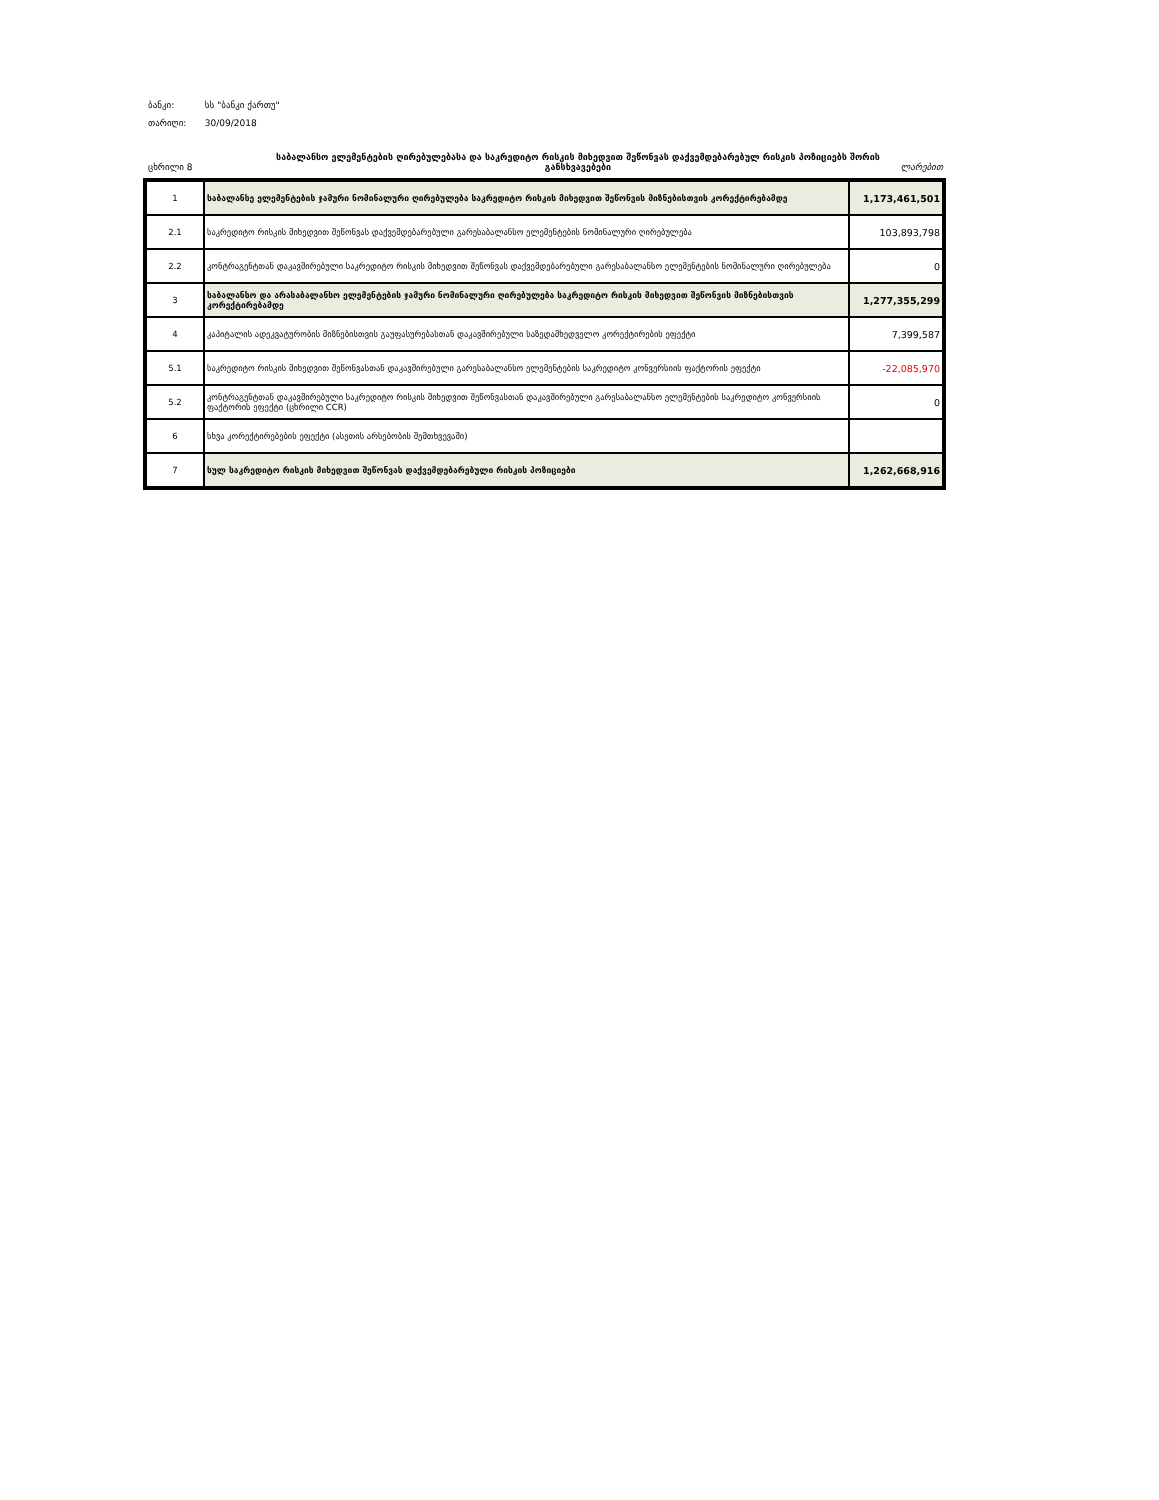ბანკი: სს "ბანკი ქართუ"
თარიღი: 30/09/2018
ცხრილი 8 საბალანსო ელემენტების ღირებულებასა და საკრედიტო რისკის მიხედვით შეწონვას დაქვემდებარებულ რისკის პოზიციებს შორის განსხვავებები
ლარებით
| 1 | საბალანსე ელემენტების ჯამური ნომინალური ღირებულება საკრედიტო რისკის მიხედვით შეწონვის მიზნებისთვის კორექტირებამდე | 1,173,461,501 |
| 2.1 | საკრედიტო რისკის მიხედვით შეწონვას დაქვემდებარებული გარესაბალანსო ელემენტების ნომინალური ღირებულება | 103,893,798 |
| 2.2 | კონტრაგენტთან დაკავშირებული საკრედიტო რისკის მიხედვით შეწონვას დაქვემდებარებული გარესაბალანსო ელემენტების ნომინალური ღირებულება | 0 |
| 3 | საბალანსო და არასაბალანსო ელემენტების ჯამური ნომინალური ღირებულება საკრედიტო რისკის მიხედვით შეწონვის მიზნებისთვის კორექტირებამდე | 1,277,355,299 |
| 4 | კაპიტალის ადეკვატურობის მიზნებისთვის გაუფასურებასთან დაკავშირებული საზედამხედველო კორექტირების ეფექტი | 7,399,587 |
| 5.1 | საკრედიტო რისკის მიხედვით შეწონვასთან დაკავშირებული გარესაბალანსო ელემენტების საკრედიტო კონვერსიის ფაქტორის ეფექტი | -22,085,970 |
| 5.2 | კონტრაგენტთან დაკავშირებული საკრედიტო რისკის მიხედვით შეწონვასთან დაკავშირებული გარესაბალანსო ელემენტების საკრედიტო კონვერსიის ფაქტორის ეფექტი (ცხრილი CCR) | 0 |
| 6 | სხვა კორექტირებების ეფექტი (ასეთის არსებობის შემთხვევაში) | |
| 7 | სულ საკრედიტო რისკის მიხედვით შეწონვას დაქვემდებარებული რისკის პოზიციები | 1,262,668,916 |